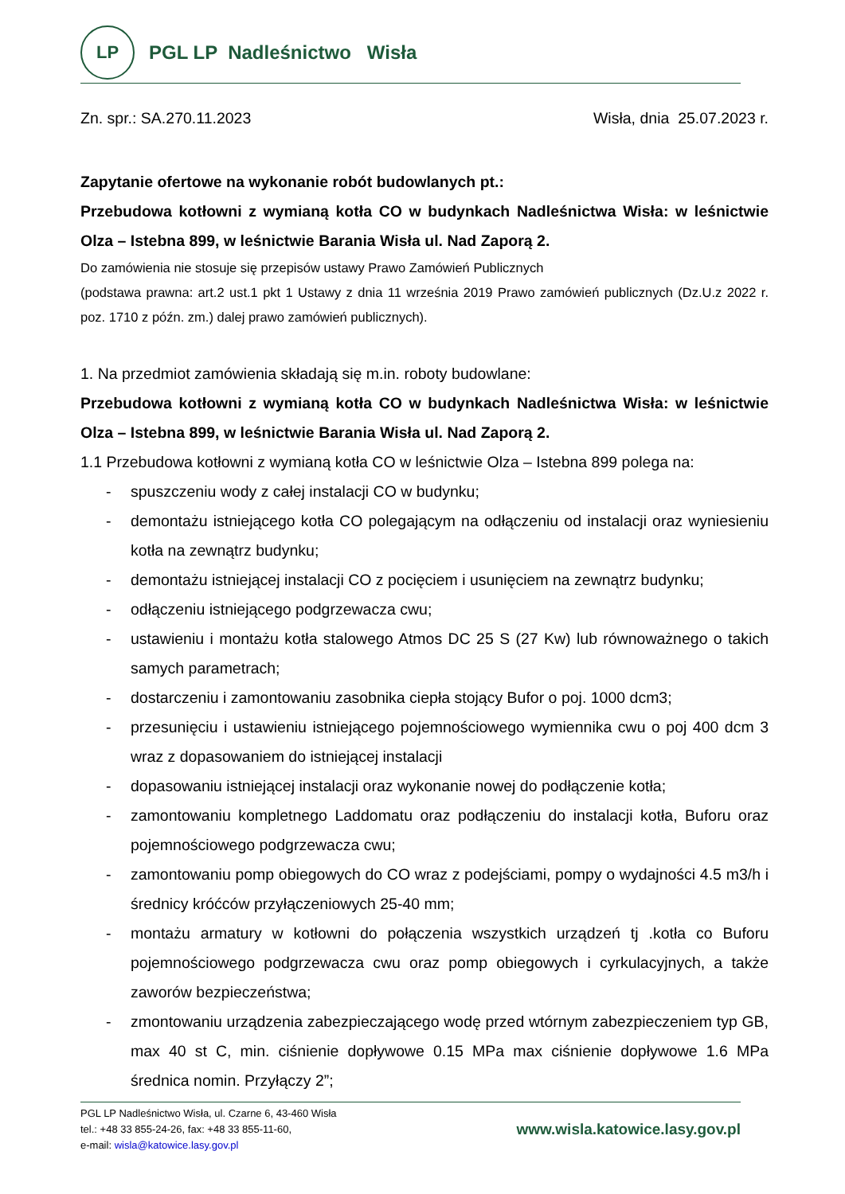LP
PGL LP Nadleśnictwo Wisła
Zn. spr.: SA.270.11.2023 Wisła, dnia 25.07.2023 r.
Zapytanie ofertowe na wykonanie robót budowlanych pt.:
Przebudowa kotłowni z wymianą kotła CO w budynkach Nadleśnictwa Wisła: w leśnictwie Olza – Istebna 899, w leśnictwie Barania Wisła ul. Nad Zaporą 2.
Do zamówienia nie stosuje się przepisów ustawy Prawo Zamówień Publicznych
(podstawa prawna: art.2 ust.1 pkt 1 Ustawy z dnia 11 września 2019 Prawo zamówień publicznych (Dz.U.z 2022 r. poz. 1710 z późn. zm.) dalej prawo zamówień publicznych).
1. Na przedmiot zamówienia składają się m.in. roboty budowlane:
Przebudowa kotłowni z wymianą kotła CO w budynkach Nadleśnictwa Wisła: w leśnictwie Olza – Istebna 899, w leśnictwie Barania Wisła ul. Nad Zaporą 2.
1.1 Przebudowa kotłowni z wymianą kotła CO w leśnictwie Olza – Istebna 899 polega na:
- spuszczeniu wody z całej instalacji CO w budynku;
- demontażu istniejącego kotła CO polegającym na odłączeniu od instalacji oraz wyniesieniu kotła na zewnątrz budynku;
- demontażu istniejącej instalacji CO z pocięciem i usunięciem na zewnątrz budynku;
- odłączeniu istniejącego podgrzewacza cwu;
- ustawieniu i montażu kotła stalowego Atmos DC 25 S (27 Kw) lub równoważnego o takich samych parametrach;
- dostarczeniu i zamontowaniu zasobnika ciepła stojący Bufor o poj. 1000 dcm3;
- przesunięciu i ustawieniu istniejącego pojemnościowego wymiennika cwu o poj 400 dcm 3 wraz z dopasowaniem do istniejącej instalacji
- dopasowaniu istniejącej instalacji oraz wykonanie nowej do podłączenie kotła;
- zamontowaniu kompletnego Laddomatu oraz podłączeniu do instalacji kotła, Buforu oraz pojemnościowego podgrzewacza cwu;
- zamontowaniu pomp obiegowych do CO wraz z podejściami, pompy o wydajności 4.5 m3/h i średnicy króćców przyłączeniowych 25-40 mm;
- montażu armatury w kotłowni do połączenia wszystkich urządzeń tj .kotła co Buforu pojemnościowego podgrzewacza cwu oraz pomp obiegowych i cyrkulacyjnych, a także zaworów bezpieczeństwa;
- zmontowaniu urządzenia zabezpieczającego wodę przed wtórnym zabezpieczeniem typ GB, max 40 st C, min. ciśnienie dopływowe 0.15 MPa max ciśnienie dopływowe 1.6 MPa średnica nomin. Przyłączy 2”;
PGL LP Nadleśnictwo Wisła, ul. Czarne 6, 43-460 Wisła
tel.: +48 33 855-24-26, fax: +48 33 855-11-60,
e-mail: wisla@katowice.lasy.gov.pl
www.wisla.katowice.lasy.gov.pl